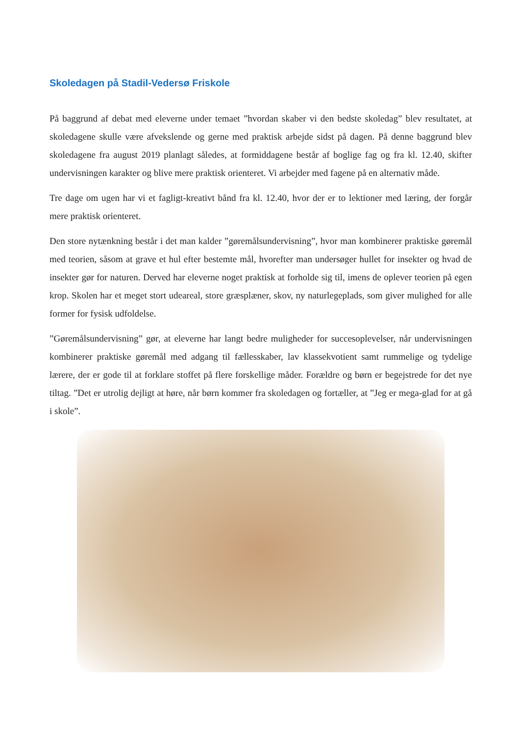Skoledagen på Stadil-Vedersø Friskole
På baggrund af debat med eleverne under temaet ”hvordan skaber vi den bedste skoledag” blev resultatet, at skoledagene skulle være afvekslende og gerne med praktisk arbejde sidst på dagen. På denne baggrund blev skoledagene fra august 2019 planlagt således, at formiddagene består af boglige fag og fra kl. 12.40, skifter undervisningen karakter og blive mere praktisk orienteret. Vi arbejder med fagene på en alternativ måde.
Tre dage om ugen har vi et fagligt-kreativt bånd fra kl. 12.40, hvor der er to lektioner med læring, der forgår mere praktisk orienteret.
Den store nytænkning består i det man kalder ”gøremålsundervisning”, hvor man kombinerer praktiske gøremål med teorien, såsom at grave et hul efter bestemte mål, hvorefter man undersøger hullet for insekter og hvad de insekter gør for naturen. Derved har eleverne noget praktisk at forholde sig til, imens de oplever teorien på egen krop. Skolen har et meget stort udeareal, store græsplæner, skov, ny naturlegeplads, som giver mulighed for alle former for fysisk udfoldelse.
”Gøremålsundervisning” gør, at eleverne har langt bedre muligheder for succesoplevelser, når undervisningen kombinerer praktiske gøremål med adgang til fællesskaber, lav klassekvotient samt rummelige og tydelige lærere, der er gode til at forklare stoffet på flere forskellige måder. Forældre og børn er begejstrede for det nye tiltag. ”Det er utrolig dejligt at høre, når børn kommer fra skoledagen og fortæller, at ”Jeg er mega-glad for at gå i skole”.